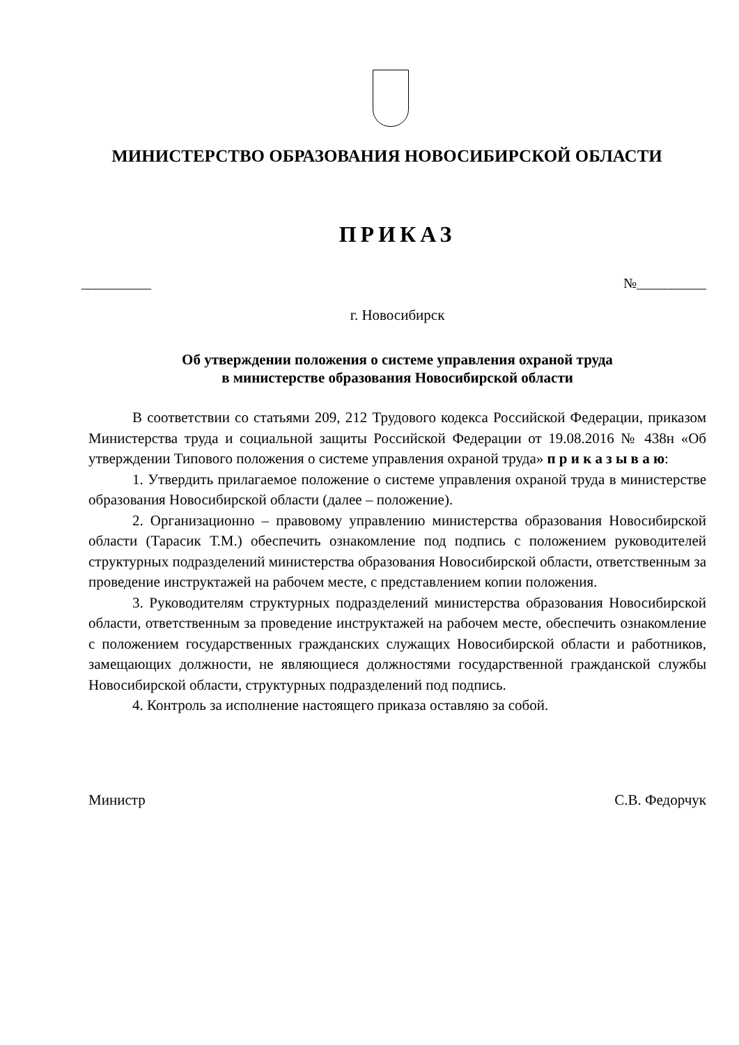МИНИСТЕРСТВО ОБРАЗОВАНИЯ НОВОСИБИРСКОЙ ОБЛАСТИ
ПРИКАЗ
__________ №__________
г. Новосибирск
Об утверждении положения о системе управления охраной труда
в министерстве образования Новосибирской области
В соответствии со статьями 209, 212 Трудового кодекса Российской Федерации, приказом Министерства труда и социальной защиты Российской Федерации от 19.08.2016 № 438н «Об утверждении Типового положения о системе управления охраной труда» п р и к а з ы в а ю:
1. Утвердить прилагаемое положение о системе управления охраной труда в министерстве образования Новосибирской области (далее – положение).
2. Организационно – правовому управлению министерства образования Новосибирской области (Тарасик Т.М.) обеспечить ознакомление под подпись с положением руководителей структурных подразделений министерства образования Новосибирской области, ответственным за проведение инструктажей на рабочем месте, с представлением копии положения.
3. Руководителям структурных подразделений министерства образования Новосибирской области, ответственным за проведение инструктажей на рабочем месте, обеспечить ознакомление с положением государственных гражданских служащих Новосибирской области и работников, замещающих должности, не являющиеся должностями государственной гражданской службы Новосибирской области, структурных подразделений под подпись.
4. Контроль за исполнение настоящего приказа оставляю за собой.
Министр С.В. Федорчук